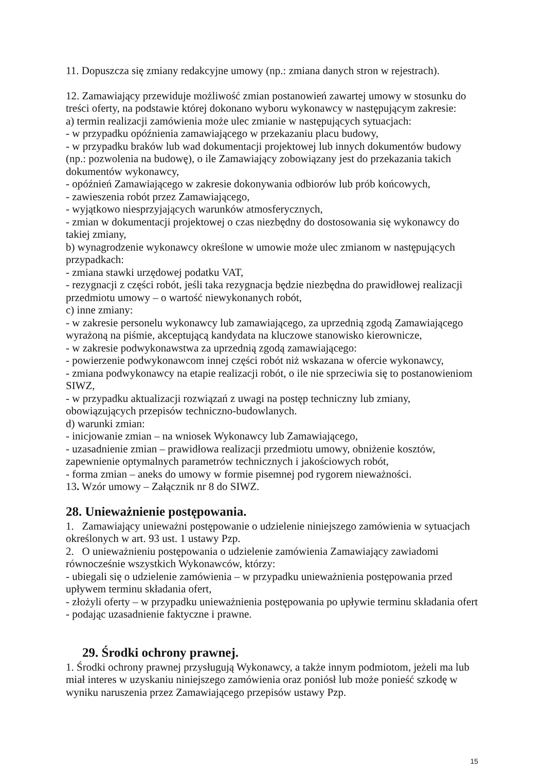11. Dopuszcza się zmiany redakcyjne umowy (np.: zmiana danych stron w rejestrach).
12. Zamawiający przewiduje możliwość zmian postanowień zawartej umowy w stosunku do treści oferty, na podstawie której dokonano wyboru wykonawcy w następującym zakresie:
a) termin realizacji zamówienia może ulec zmianie w następujących sytuacjach:
- w przypadku opóźnienia zamawiającego w przekazaniu placu budowy,
- w przypadku braków lub wad dokumentacji projektowej lub innych dokumentów budowy (np.: pozwolenia na budowę), o ile Zamawiający zobowiązany jest do przekazania takich dokumentów wykonawcy,
- opóźnień Zamawiającego w zakresie dokonywania odbiorów lub prób końcowych,
- zawieszenia robót przez Zamawiającego,
- wyjątkowo niesprzyjających warunków atmosferycznych,
- zmian w dokumentacji projektowej o czas niezbędny do dostosowania się wykonawcy do takiej zmiany,
b) wynagrodzenie wykonawcy określone w umowie może ulec zmianom w następujących przypadkach:
- zmiana stawki urzędowej podatku VAT,
- rezygnacji z części robót, jeśli taka rezygnacja będzie niezbędna do prawidłowej realizacji przedmiotu umowy – o wartość niewykonanych robót,
c) inne zmiany:
- w zakresie personelu wykonawcy lub zamawiającego, za uprzednią zgodą Zamawiającego wyrażoną na piśmie, akceptującą kandydata na kluczowe stanowisko kierownicze,
- w zakresie podwykonawstwa za uprzednią zgodą zamawiającego:
- powierzenie podwykonawcom innej części robót niż wskazana w ofercie wykonawcy,
- zmiana podwykonawcy na etapie realizacji robót, o ile nie sprzeciwia się to postanowieniom SIWZ,
- w przypadku aktualizacji rozwiązań z uwagi na postęp techniczny lub zmiany, obowiązujących przepisów techniczno-budowlanych.
d) warunki zmian:
- inicjowanie zmian – na wniosek Wykonawcy lub Zamawiającego,
- uzasadnienie zmian – prawidłowa realizacji przedmiotu umowy, obniżenie kosztów, zapewnienie optymalnych parametrów technicznych i jakościowych robót,
- forma zmian – aneks do umowy w formie pisemnej pod rygorem nieważności.
13. Wzór umowy – Załącznik nr 8 do SIWZ.
28. Unieważnienie postępowania.
1. Zamawiający unieważni postępowanie o udzielenie niniejszego zamówienia w sytuacjach określonych w art. 93 ust. 1 ustawy Pzp.
2. O unieważnieniu postępowania o udzielenie zamówienia Zamawiający zawiadomi równocześnie wszystkich Wykonawców, którzy:
- ubiegali się o udzielenie zamówienia – w przypadku unieważnienia postępowania przed upływem terminu składania ofert,
- złożyli oferty – w przypadku unieważnienia postępowania po upływie terminu składania ofert - podając uzasadnienie faktyczne i prawne.
29. Środki ochrony prawnej.
1. Środki ochrony prawnej przysługują Wykonawcy, a także innym podmiotom, jeżeli ma lub miał interes w uzyskaniu niniejszego zamówienia oraz poniósł lub może ponieść szkodę w wyniku naruszenia przez Zamawiającego przepisów ustawy Pzp.
15